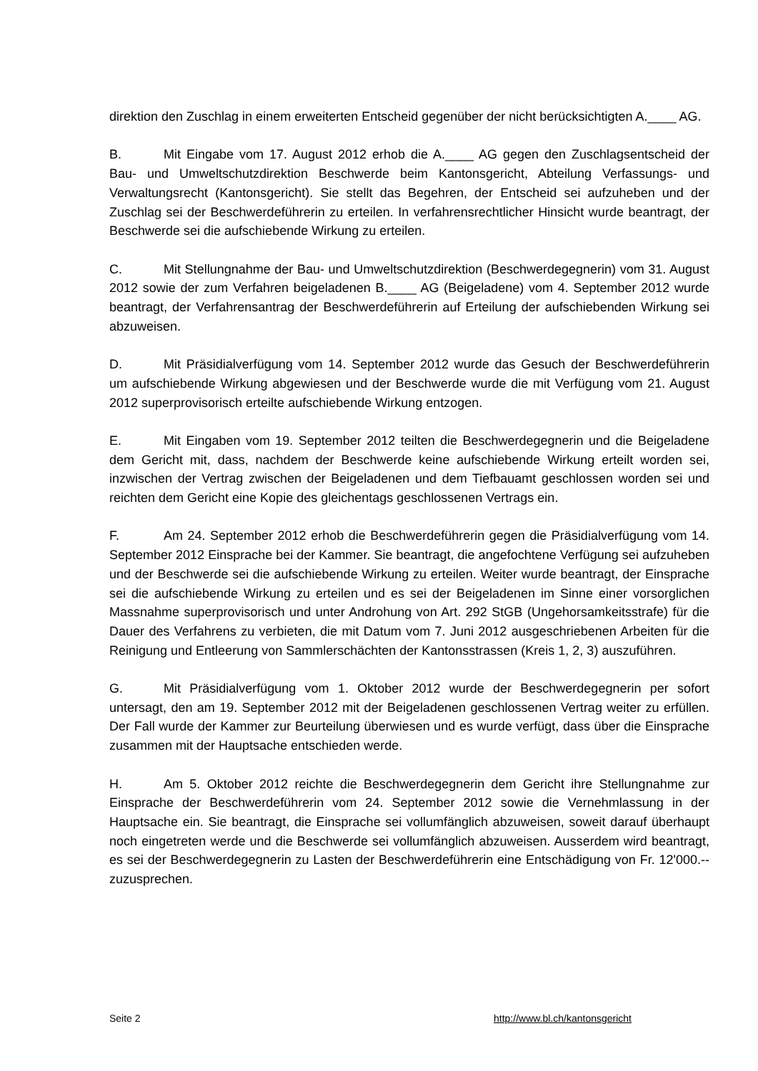direktion den Zuschlag in einem erweiterten Entscheid gegenüber der nicht berücksichtigten A.____ AG.
B. Mit Eingabe vom 17. August 2012 erhob die A.____ AG gegen den Zuschlagsent­scheid der Bau- und Umweltschutzdirektion Beschwerde beim Kantonsgericht, Abteilung Ver­fassungs- und Verwaltungsrecht (Kantonsgericht). Sie stellt das Begehren, der Entscheid sei aufzuheben und der Zuschlag sei der Beschwerdeführerin zu erteilen. In verfahrensrechtlicher Hinsicht wurde beantragt, der Beschwerde sei die aufschiebende Wirkung zu erteilen.
C. Mit Stellungnahme der Bau- und Umweltschutzdirektion (Beschwerdegegnerin) vom 31. August 2012 sowie der zum Verfahren beigeladenen B.____ AG (Beigeladene) vom 4. Sep­tember 2012 wurde beantragt, der Verfahrensantrag der Beschwerdeführerin auf Erteilung der aufschiebenden Wirkung sei abzuweisen.
D. Mit Präsidialverfügung vom 14. September 2012 wurde das Gesuch der Beschwerde­führerin um aufschiebende Wirkung abgewiesen und der Beschwerde wurde die mit Verfügung vom 21. August 2012 superprovisorisch erteilte aufschiebende Wirkung entzogen.
E. Mit Eingaben vom 19. September 2012 teilten die Beschwerdegegnerin und die Beige­ladene dem Gericht mit, dass, nachdem der Beschwerde keine aufschiebende Wirkung erteilt worden sei, inzwischen der Vertrag zwischen der Beigeladenen und dem Tiefbauamt geschlos­sen worden sei und reichten dem Gericht eine Kopie des gleichentags geschlossenen Vertrags ein.
F. Am 24. September 2012 erhob die Beschwerdeführerin gegen die Präsidialverfügung vom 14. September 2012 Einsprache bei der Kammer. Sie beantragt, die angefochtene Verfü­gung sei aufzuheben und der Beschwerde sei die aufschiebende Wirkung zu erteilen. Weiter wurde beantragt, der Einsprache sei die aufschiebende Wirkung zu erteilen und es sei der Bei­geladenen im Sinne einer vorsorglichen Massnahme superprovisorisch und unter Androhung von Art. 292 StGB (Ungehorsamkeitsstrafe) für die Dauer des Verfahrens zu verbieten, die mit Datum vom 7. Juni 2012 ausgeschriebenen Arbeiten für die Reinigung und Entleerung von Sammlerschächten der Kantonsstrassen (Kreis 1, 2, 3) auszuführen.
G. Mit Präsidialverfügung vom 1. Oktober 2012 wurde der Beschwerdegegnerin per sofort untersagt, den am 19. September 2012 mit der Beigeladenen geschlossenen Vertrag weiter zu erfüllen. Der Fall wurde der Kammer zur Beurteilung überwiesen und es wurde verfügt, dass über die Einsprache zusammen mit der Hauptsache entschieden werde.
H. Am 5. Oktober 2012 reichte die Beschwerdegegnerin dem Gericht ihre Stellungnahme zur Einsprache der Beschwerdeführerin vom 24. September 2012 sowie die Vernehmlassung in der Hauptsache ein. Sie beantragt, die Einsprache sei vollumfänglich abzuweisen, soweit dar­auf überhaupt noch eingetreten werde und die Beschwerde sei vollumfänglich abzuweisen. Ausserdem wird beantragt, es sei der Beschwerdegegnerin zu Lasten der Beschwerdeführerin eine Entschädigung von Fr. 12'000.-- zuzusprechen.
Seite 2 http://www.bl.ch/kantonsgericht